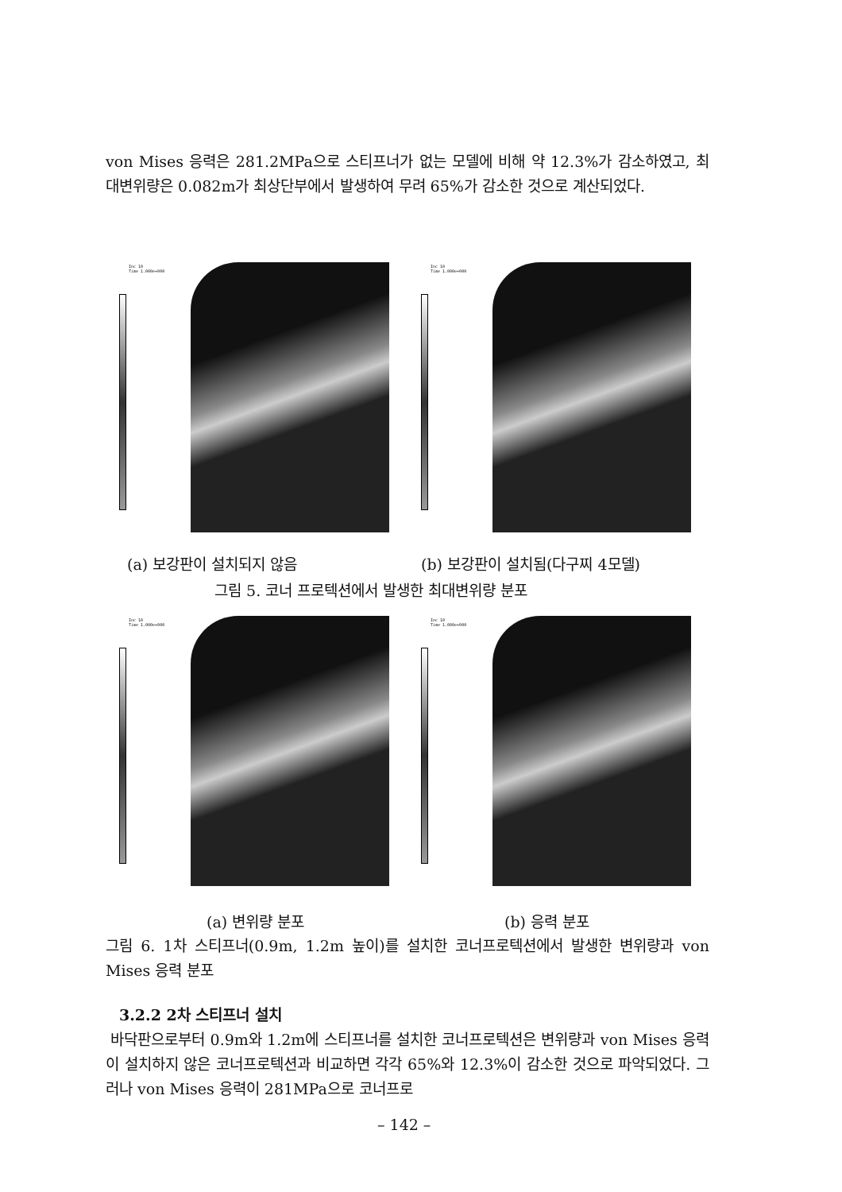von Mises 응력은 281.2MPa으로 스티프너가 없는 모델에 비해 약 12.3%가 감소하였고, 최대변위량은 0.082m가 최상단부에서 발생하여 무려 65%가 감소한 것으로 계산되었다.
Inc 10
Time 1.000e+000
Inc 10
Time 1.000e+000
(a) 보강판이 설치되지 않음 (b) 보강판이 설치됨(다구찌 4모델)
그림 5. 코너 프로텍션에서 발생한 최대변위량 분포
Inc 10
Time 1.000e+000
Inc 10
Time 1.000e+000
(a) 변위량 분포 (b) 응력 분포
그림 6. 1차 스티프너(0.9m, 1.2m 높이)를 설치한 코너프로텍션에서 발생한 변위량과 von Mises 응력 분포
3.2.2 2차 스티프너 설치
바닥판으로부터 0.9m와 1.2m에 스티프너를 설치한 코너프로텍션은 변위량과 von Mises 응력이 설치하지 않은 코너프로텍션과 비교하면 각각 65%와 12.3%이 감소한 것으로 파악되었다. 그러나 von Mises 응력이 281MPa으로 코너프로
– 142 –